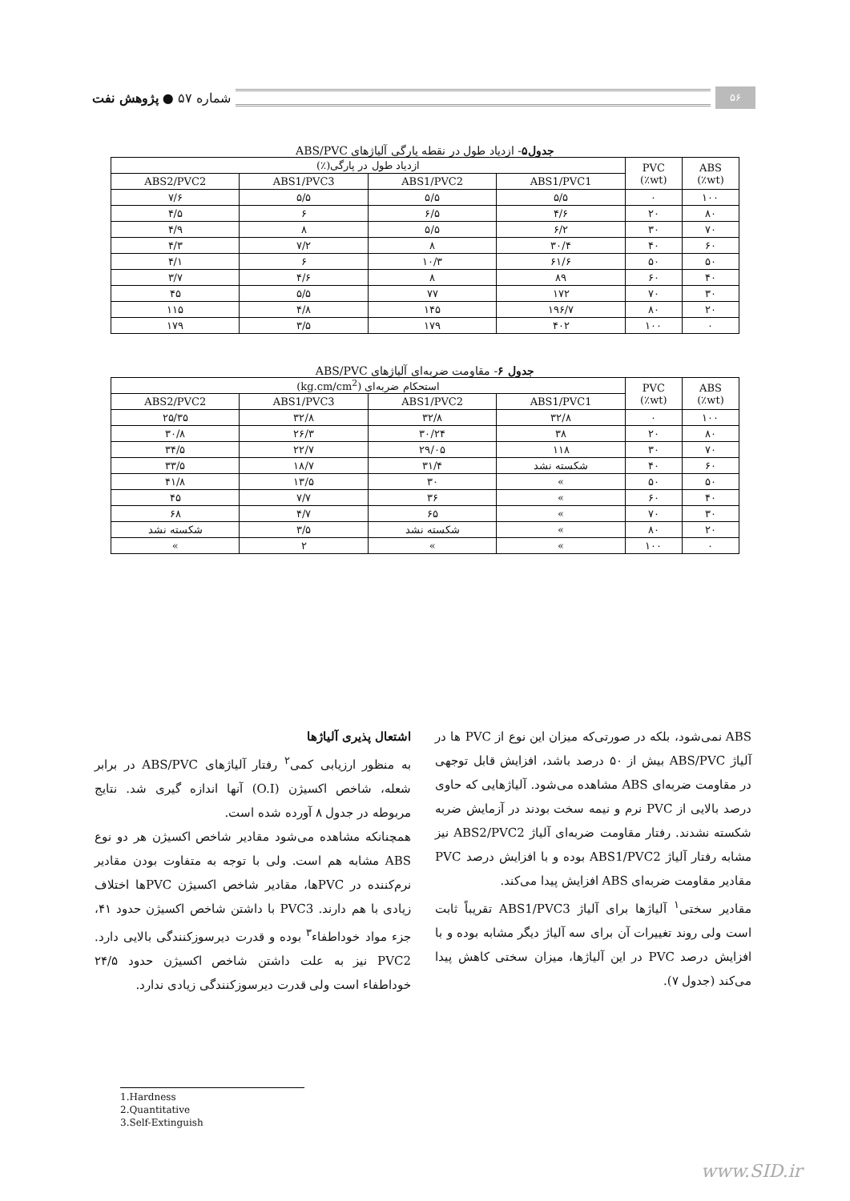شماره ۵۷ ● پژوهش نفت
۵۶
جدول۵- ازدیاد طول در نقطه پارگی آلیاژهای ABS/PVC
| ABS (wt٪) | PVC (wt٪) | ازدیاد طول در پارگی(٪) | | | |
| --- | --- | --- | --- | --- | --- |
| | | ABS1/PVC1 | ABS1/PVC2 | ABS1/PVC3 | ABS2/PVC2 |
| ۱۰۰ | ۰ | ۵/۵ | ۵/۵ | ۵/۵ | ۷/۶ |
| ۸۰ | ۲۰ | ۴/۶ | ۶/۵ | ۶ | ۴/۵ |
| ۷۰ | ۳۰ | ۶/۲ | ۵/۵ | ۸ | ۴/۹ |
| ۶۰ | ۴۰ | ۳۰/۴ | ۸ | ۷/۲ | ۴/۳ |
| ۵۰ | ۵۰ | ۶۱/۶ | ۱۰/۳ | ۶ | ۴/۱ |
| ۴۰ | ۶۰ | ۸۹ | ۸ | ۴/۶ | ۳/۷ |
| ۳۰ | ۷۰ | ۱۷۲ | ۷۷ | ۵/۵ | ۴۵ |
| ۲۰ | ۸۰ | ۱۹۶/۷ | ۱۴۵ | ۴/۸ | ۱۱۵ |
| ۰ | ۱۰۰ | ۴۰۲ | ۱۷۹ | ۳/۵ | ۱۷۹ |
جدول ۶- مقاومت ضربه‌ای آلیاژهای ABS/PVC
| ABS (wt٪) | PVC (wt٪) | استحکام ضربه‌ای (kg.cm/cm<sup>2</sup>) | | | |
| --- | --- | --- | --- | --- | --- |
| | | ABS1/PVC1 | ABS1/PVC2 | ABS1/PVC3 | ABS2/PVC2 |
| ۱۰۰ | ۰ | ۳۲/۸ | ۳۲/۸ | ۳۲/۸ | ۲۵/۳۵ |
| ۸۰ | ۲۰ | ۳۸ | ۳۰/۲۴ | ۲۶/۳ | ۳۰/۸ |
| ۷۰ | ۳۰ | ۱۱۸ | ۲۹/۰۵ | ۲۲/۷ | ۳۴/۵ |
| ۶۰ | ۴۰ | شکسته نشد | ۳۱/۴ | ۱۸/۷ | ۳۳/۵ |
| ۵۰ | ۵۰ | » | ۳۰ | ۱۳/۵ | ۴۱/۸ |
| ۴۰ | ۶۰ | » | ۳۶ | ۷/۷ | ۴۵ |
| ۳۰ | ۷۰ | » | ۶۵ | ۴/۷ | ۶۸ |
| ۲۰ | ۸۰ | » | شکسته نشد | ۳/۵ | شکسته نشد |
| ۰ | ۱۰۰ | » | » | ۲ | » |
ABS نمی‌شود، بلکه در صورتی‌که میزان این نوع از PVC ها در آلیاژ ABS/PVC بیش از ۵۰ درصد باشد، افزایش قابل توجهی در مقاومت ضربه‌ای ABS مشاهده می‌شود. آلیاژهایی که حاوی درصد بالایی از PVC نرم و نیمه سخت بودند در آزمایش ضربه شکسته نشدند. رفتار مقاومت ضربه‌ای آلیاژ ABS2/PVC2 نیز مشابه رفتار آلیاژ ABS1/PVC2 بوده و با افزایش درصد PVC مقادیر مقاومت ضربه‌ای ABS افزایش پیدا می‌کند.
مقادیر سختی<sup>۱</sup> آلیاژها برای آلیاژ ABS1/PVC3 تقریباً ثابت است ولی روند تغییرات آن برای سه آلیاژ دیگر مشابه بوده و با افزایش درصد PVC در این آلیاژها، میزان سختی کاهش پیدا می‌کند (جدول ۷).
اشتعال پذیری آلیاژها
به منظور ارزیابی کمی<sup>۲</sup> رفتار آلیاژهای ABS/PVC در برابر شعله، شاخص اکسیژن (O.I) آنها اندازه گیری شد. نتایج مربوطه در جدول ۸ آورده شده است.
همچنانکه مشاهده می‌شود مقادیر شاخص اکسیژن هر دو نوع ABS مشابه هم است. ولی با توجه به متفاوت بودن مقادیر نرم‌کننده در PVCها، مقادیر شاخص اکسیژن PVCها اختلاف زیادی با هم دارند. PVC3 با داشتن شاخص اکسیژن حدود ۴۱، جزء مواد خوداطفاء<sup>۳</sup> بوده و قدرت دیرسوزکنندگی بالایی دارد. PVC2 نیز به علت داشتن شاخص اکسیژن حدود ۲۴/۵ خوداطفاء است ولی قدرت دیرسوزکنندگی زیادی ندارد.
1.Hardness
2.Quantitative
3.Self-Extinguish
www.SID.ir